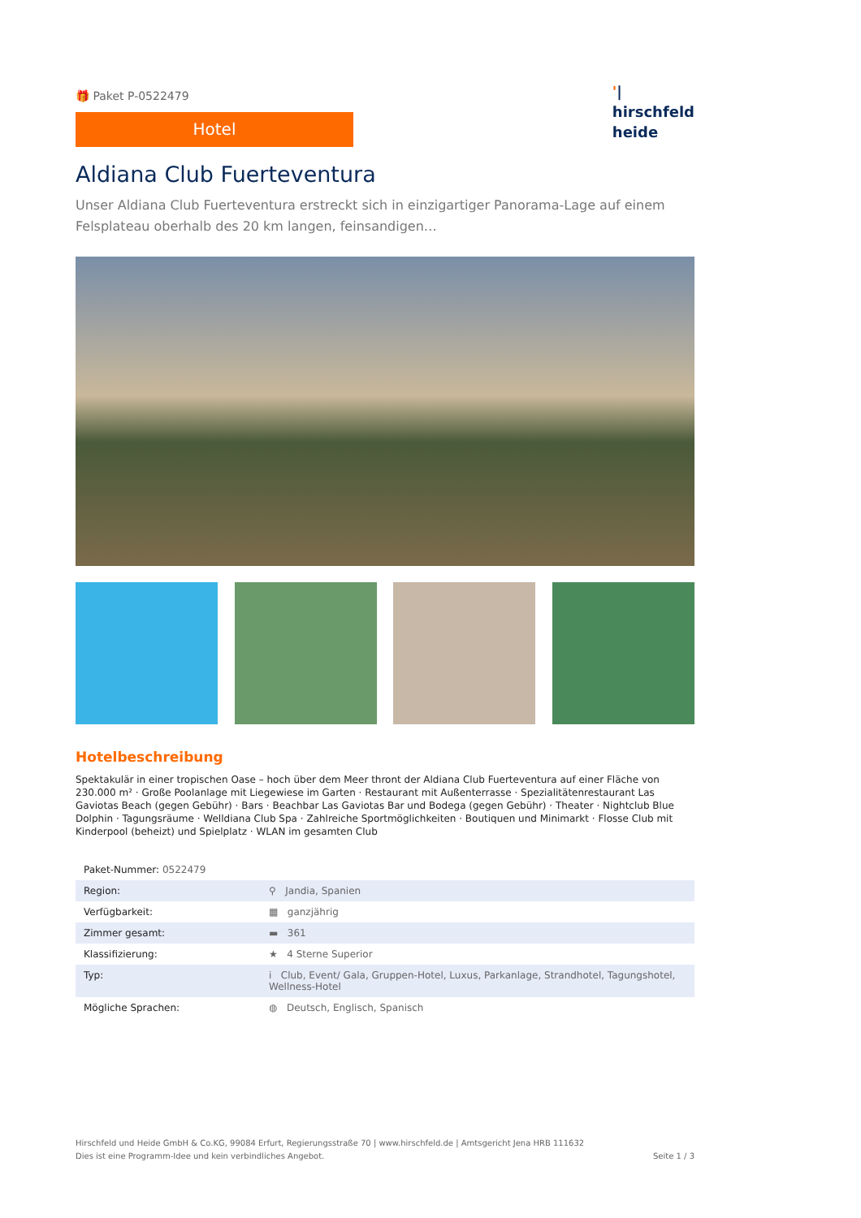🎁 Paket P-0522479
Hotel
'|
hirschfeld
heide
Aldiana Club Fuerteventura
Unser Aldiana Club Fuerteventura erstreckt sich in einzigartiger Panorama-Lage auf einem Felsplateau oberhalb des 20 km langen, feinsandigen…
Hotelbeschreibung
Spektakulär in einer tropischen Oase – hoch über dem Meer thront der Aldiana Club Fuerteventura auf einer Fläche von 230.000 m² · Große Poolanlage mit Liegewiese im Garten · Restaurant mit Außenterrasse · Spezialitätenrestaurant Las Gaviotas Beach (gegen Gebühr) · Bars · Beachbar Las Gaviotas Bar und Bodega (gegen Gebühr) · Theater · Nightclub Blue Dolphin · Tagungsräume · Welldiana Club Spa · Zahlreiche Sportmöglichkeiten · Boutiquen und Minimarkt · Flosse Club mit Kinderpool (beheizt) und Spielplatz · WLAN im gesamten Club
| Paket-Nummer: 0522479 | |
| Region: | ⚲ Jandia, Spanien |
| Verfügbarkeit: | ▦ ganzjährig |
| Zimmer gesamt: | ▬ 361 |
| Klassifizierung: | ★ 4 Sterne Superior |
| Typ: | i Club, Event/ Gala, Gruppen-Hotel, Luxus, Parkanlage, Strandhotel, Tagungshotel, Wellness-Hotel |
| Mögliche Sprachen: | ◍ Deutsch, Englisch, Spanisch |
Hirschfeld und Heide GmbH & Co.KG, 99084 Erfurt, Regierungsstraße 70 | www.hirschfeld.de | Amtsgericht Jena HRB 111632
Dies ist eine Programm-Idee und kein verbindliches Angebot.
Seite 1 / 3